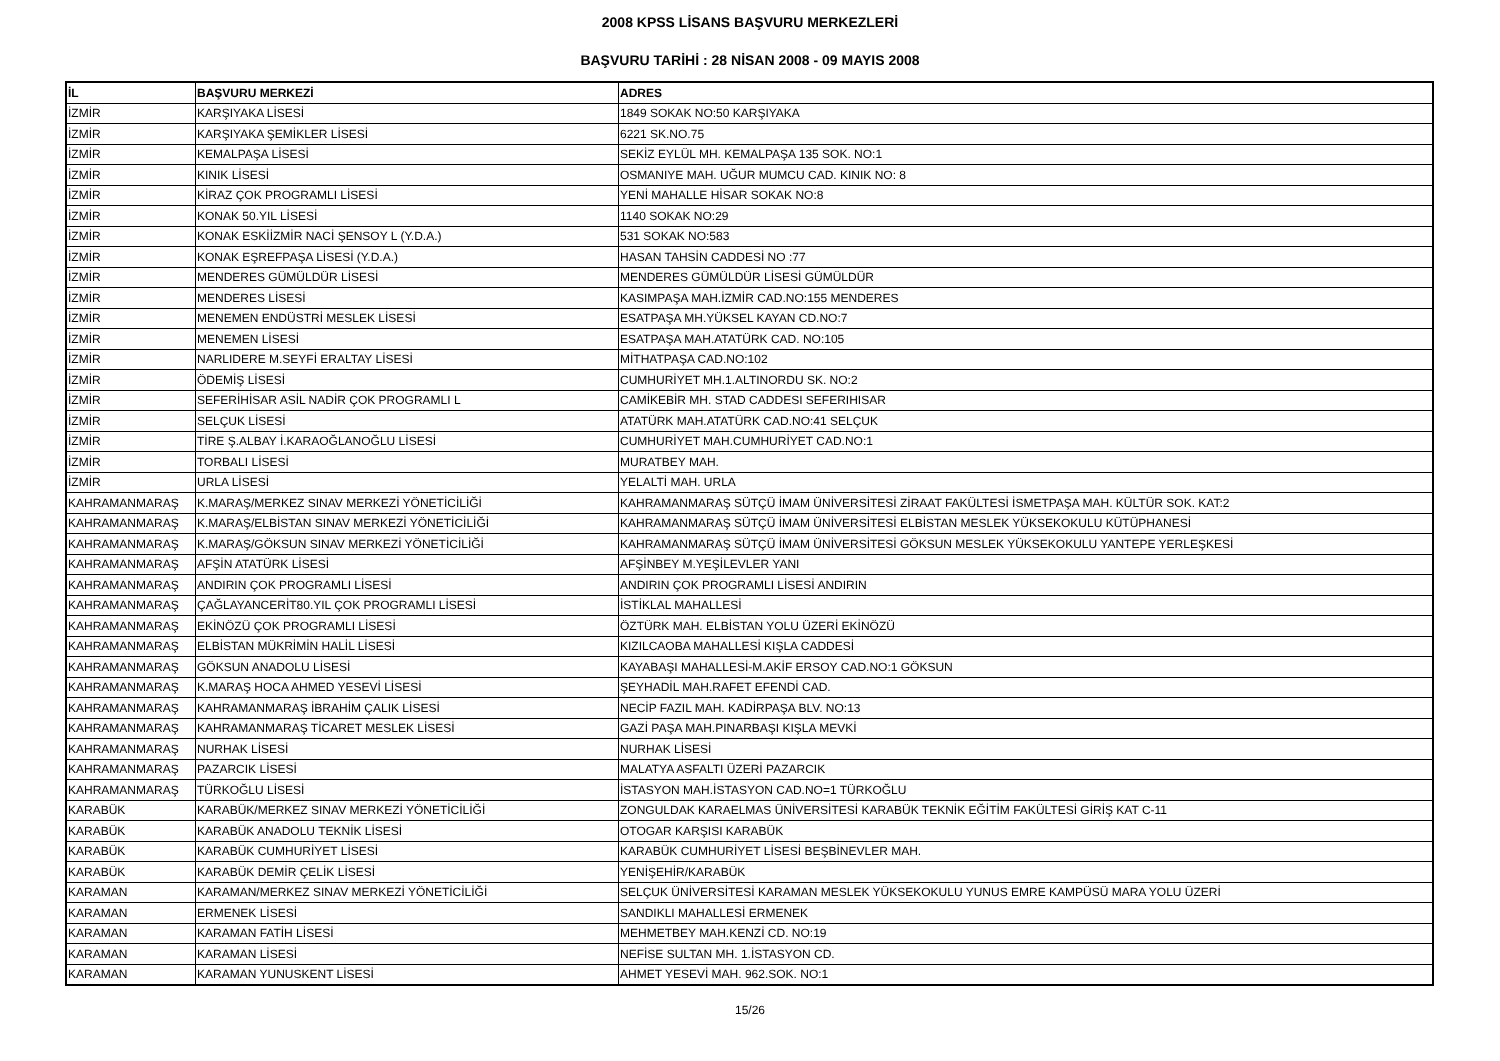2008 KPSS LİSANS BAŞVURU MERKEZLERİ
BAŞVURU TARİHİ : 28 NİSAN 2008 - 09 MAYIS 2008
| İL | BAŞVURU MERKEZİ | ADRES |
| --- | --- | --- |
| İZMİR | KARŞIYAKA LİSESİ | 1849 SOKAK NO:50 KARŞIYAKA |
| İZMİR | KARŞIYAKA ŞEMİKLER LİSESİ | 6221 SK.NO.75 |
| İZMİR | KEMALPAŞA LİSESİ | SEKİZ EYLÜL MH. KEMALPAŞA 135 SOK. NO:1 |
| İZMİR | KINIK LİSESİ | OSMANIYE MAH. UĞUR MUMCU CAD. KINIK NO: 8 |
| İZMİR | KİRAZ ÇOK PROGRAMLI LİSESİ | YENİ MAHALLE HİSAR SOKAK NO:8 |
| İZMİR | KONAK 50.YIL LİSESİ | 1140 SOKAK NO:29 |
| İZMİR | KONAK ESKİİZMİR NACİ ŞENSOY L (Y.D.A.) | 531 SOKAK NO:583 |
| İZMİR | KONAK EŞREFPAŞA LİSESİ (Y.D.A.) | HASAN TAHSİN CADDESİ NO :77 |
| İZMİR | MENDERES GÜMÜLDÜR LİSESİ | MENDERES GÜMÜLDÜR LİSESİ GÜMÜLDÜR |
| İZMİR | MENDERES LİSESİ | KASIMPAŞA MAH.İZMİR CAD.NO:155 MENDERES |
| İZMİR | MENEMEN ENDÜSTRİ MESLEK LİSESİ | ESATPAŞA MH.YÜKSEL KAYAN CD.NO:7 |
| İZMİR | MENEMEN LİSESİ | ESATPAŞA MAH.ATATÜRK CAD. NO:105 |
| İZMİR | NARLIDERE M.SEYFİ ERALTAY LİSESİ | MİTHATPAŞA CAD.NO:102 |
| İZMİR | ÖDEMİŞ LİSESİ | CUMHURİYET MH.1.ALTINORDU SK. NO:2 |
| İZMİR | SEFERİHİSAR ASİL NADİR ÇOK PROGRAMLI L | CAMİKEBİR MH. STAD CADDESI SEFERIHISAR |
| İZMİR | SELÇUK LİSESİ | ATATÜRK MAH.ATATÜRK CAD.NO:41 SELÇUK |
| İZMİR | TİRE Ş.ALBAY İ.KARAOĞLANOĞLU LİSESİ | CUMHURİYET MAH.CUMHURİYET CAD.NO:1 |
| İZMİR | TORBALI LİSESİ | MURATBEY MAH. |
| İZMİR | URLA LİSESİ | YELALTİ MAH. URLA |
| KAHRAMANMARAŞ | K.MARAŞ/MERKEZ SINAV MERKEZİ YÖNETİCİLİĞİ | KAHRAMANMARAŞ SÜTÇÜ İMAM ÜNİVERSİTESİ ZİRAAT FAKÜLTESİ İSMETPAŞA MAH. KÜLTÜR SOK. KAT:2 |
| KAHRAMANMARAŞ | K.MARAŞ/ELBİSTAN SINAV MERKEZİ YÖNETİCİLİĞİ | KAHRAMANMARAŞ SÜTÇÜ İMAM ÜNİVERSİTESİ ELBİSTAN MESLEK YÜKSEKOKULU KÜTÜPHANESİ |
| KAHRAMANMARAŞ | K.MARAŞ/GÖKSUN SINAV MERKEZİ YÖNETİCİLİĞİ | KAHRAMANMARAŞ SÜTÇÜ İMAM ÜNİVERSİTESİ GÖKSUN MESLEK YÜKSEKOKULU YANTEPE YERLEŞKESİ |
| KAHRAMANMARAŞ | AFŞİN ATATÜRK LİSESİ | AFŞİNBEY M.YEŞİLEVLER YANI |
| KAHRAMANMARAŞ | ANDIRIN ÇOK PROGRAMLI LİSESİ | ANDIRIN ÇOK PROGRAMLI LİSESİ ANDIRIN |
| KAHRAMANMARAŞ | ÇAĞLAYANCERİT80.YIL ÇOK PROGRAMLI LİSESİ | İSTİKLAL MAHALLESİ |
| KAHRAMANMARAŞ | EKİNÖZÜ ÇOK PROGRAMLI LİSESİ | ÖZTÜRK MAH. ELBİSTAN YOLU ÜZERİ EKİNÖZÜ |
| KAHRAMANMARAŞ | ELBİSTAN MÜKRİMİN HALİL LİSESİ | KIZILCAOBA MAHALLESİ KIŞLA CADDESİ |
| KAHRAMANMARAŞ | GÖKSUN ANADOLU LİSESİ | KAYABAŞI MAHALLESİ-M.AKİF ERSOY CAD.NO:1 GÖKSUN |
| KAHRAMANMARAŞ | K.MARAŞ HOCA AHMED YESEVİ LİSESİ | ŞEYHADİL MAH.RAFET EFENDİ CAD. |
| KAHRAMANMARAŞ | KAHRAMANMARAŞ İBRAHİM ÇALIK LİSESİ | NECİP FAZIL MAH. KADİRPAŞA BLV. NO:13 |
| KAHRAMANMARAŞ | KAHRAMANMARAŞ TİCARET MESLEK LİSESİ | GAZİ PAŞA MAH.PINARBAŞI KIŞLA MEVKİ |
| KAHRAMANMARAŞ | NURHAK LİSESİ | NURHAK LİSESİ |
| KAHRAMANMARAŞ | PAZARCIK LİSESİ | MALATYA ASFALTI ÜZERİ PAZARCIK |
| KAHRAMANMARAŞ | TÜRKOĞLU LİSESİ | İSTASYON MAH.İSTASYON CAD.NO=1 TÜRKOĞLU |
| KARABÜK | KARABÜK/MERKEZ SINAV MERKEZİ YÖNETİCİLİĞİ | ZONGULDAK KARAELMAS ÜNİVERSİTESİ KARABÜK TEKNİK EĞİTİM FAKÜLTESİ GİRİŞ KAT C-11 |
| KARABÜK | KARABÜK ANADOLU TEKNİK LİSESİ | OTOGAR KARŞISI KARABÜK |
| KARABÜK | KARABÜK CUMHURİYET LİSESİ | KARABÜK CUMHURİYET LİSESİ BEŞBİNEVLER MAH. |
| KARABÜK | KARABÜK DEMİR ÇELİK LİSESİ | YENİŞEHİR/KARABÜK |
| KARAMAN | KARAMAN/MERKEZ SINAV MERKEZİ YÖNETİCİLİĞİ | SELÇUK ÜNİVERSİTESİ KARAMAN MESLEK YÜKSEKOKULU YUNUS EMRE KAMPÜSÜ MARA YOLU ÜZERİ |
| KARAMAN | ERMENEK LİSESİ | SANDIKLI MAHALLESİ ERMENEK |
| KARAMAN | KARAMAN FATİH LİSESİ | MEHMETBEY MAH.KENZİ CD. NO:19 |
| KARAMAN | KARAMAN LİSESİ | NEFİSE SULTAN MH. 1.İSTASYON CD. |
| KARAMAN | KARAMAN YUNUSKENT LİSESİ | AHMET YESEVİ MAH. 962.SOK. NO:1 |
15/26